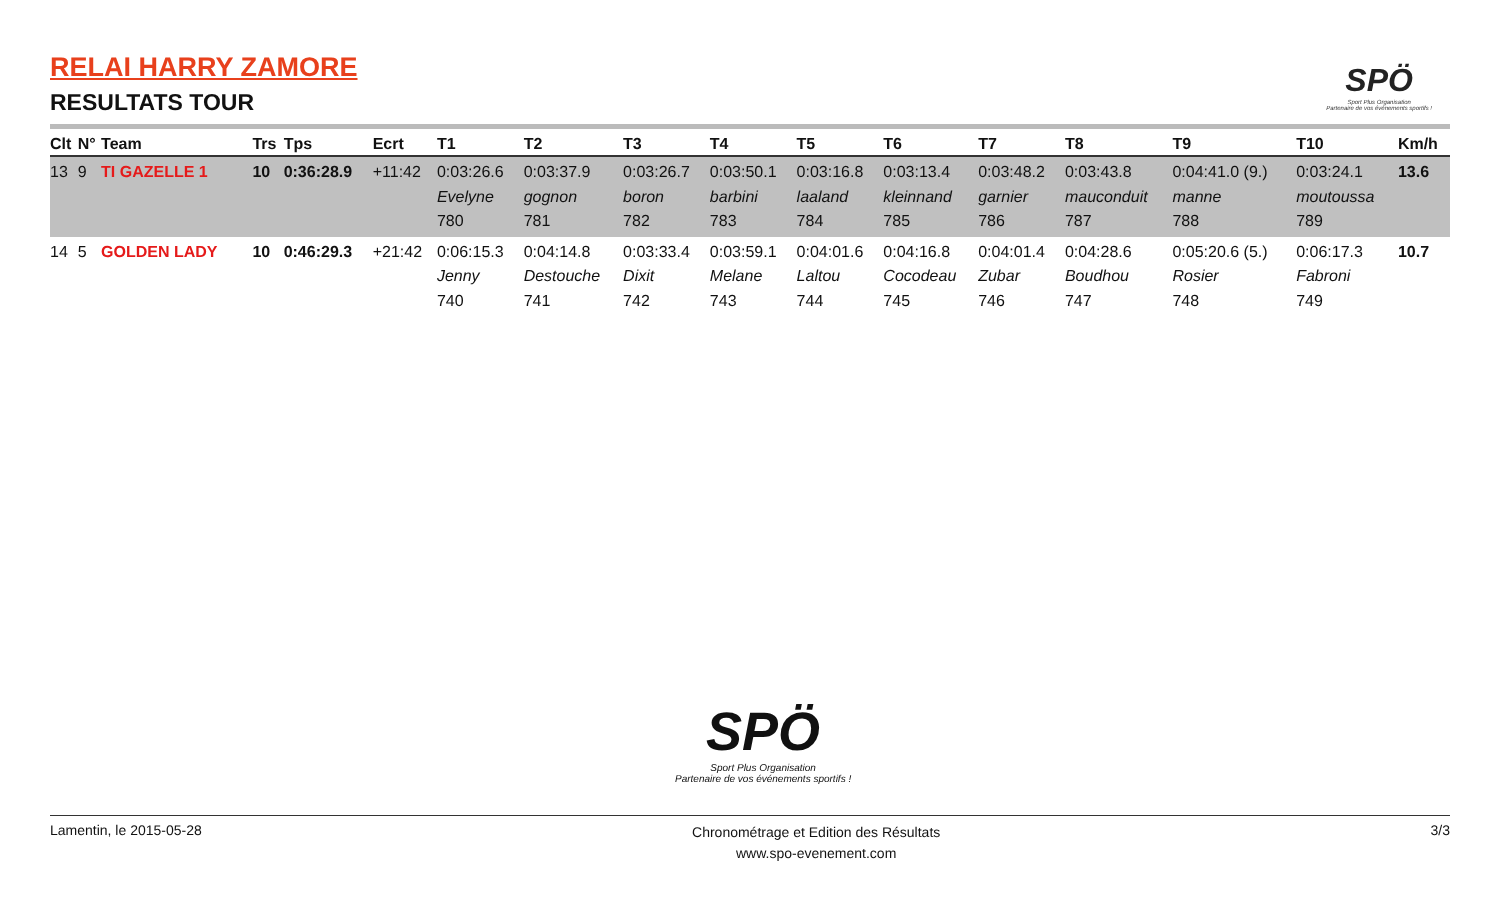RELAI HARRY ZAMORE
RESULTATS TOUR
SPÖ
Sport Plus Organisation
Partenaire de vos événements sportifs !
| Clt | N° | Team | Trs | Tps | Ecrt | T1 | T2 | T3 | T4 | T5 | T6 | T7 | T8 | T9 | T10 | Km/h |
| --- | --- | --- | --- | --- | --- | --- | --- | --- | --- | --- | --- | --- | --- | --- | --- | --- |
| 13 | 9 | TI GAZELLE 1 | 10 | 0:36:28.9 | +11:42 | 0:03:26.6 Evelyne 780 | 0:03:37.9 gognon 781 | 0:03:26.7 boron 782 | 0:03:50.1 barbini 783 | 0:03:16.8 laaland 784 | 0:03:13.4 kleinnand 785 | 0:03:48.2 garnier 786 | 0:03:43.8 mauconduit 787 | 0:04:41.0 (9.) manne 788 | 0:03:24.1 moutoussa 789 | 13.6 |
| 14 | 5 | GOLDEN LADY | 10 | 0:46:29.3 | +21:42 | 0:06:15.3 Jenny 740 | 0:04:14.8 Destouche 741 | 0:03:33.4 Dixit 742 | 0:03:59.1 Melane 743 | 0:04:01.6 Laltou 744 | 0:04:16.8 Cocodeau 745 | 0:04:01.4 Zubar 746 | 0:04:28.6 Boudhou 747 | 0:05:20.6 (5.) Rosier 748 | 0:06:17.3 Fabroni 749 | 10.7 |
SPÖ
Sport Plus Organisation
Partenaire de vos événements sportifs !
Lamentin, le 2015-05-28
Chronométrage et Edition des Résultats
www.spo-evenement.com
3/3